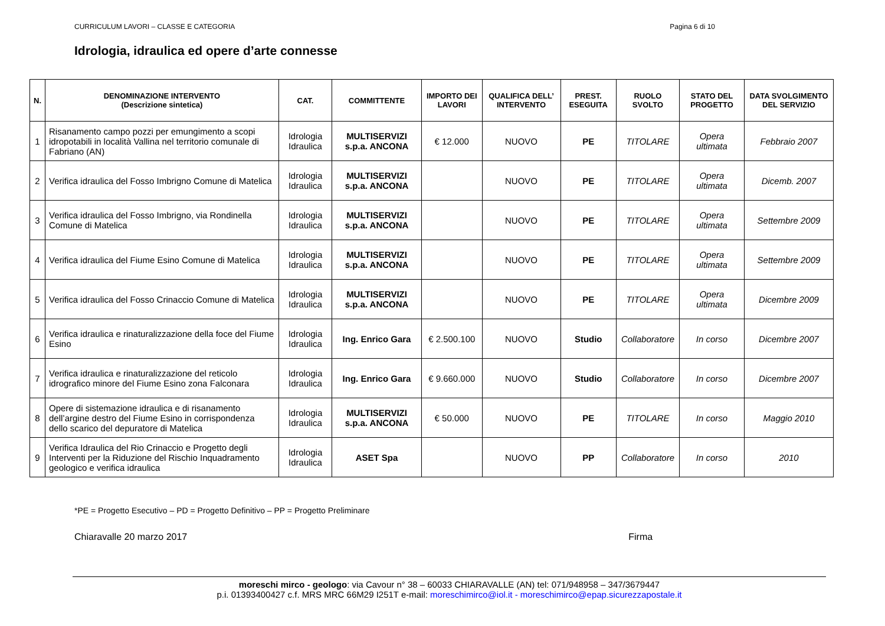CURRICULUM LAVORI – CLASSE E CATEGORIA Pagina 6 di 10
Idrologia, idraulica ed opere d’arte connesse
| N. | DENOMINAZIONE INTERVENTO (Descrizione sintetica) | CAT. | COMMITTENTE | IMPORTO DEI LAVORI | QUALIFICA DELL’ INTERVENTO | PREST. ESEGUITA | RUOLO SVOLTO | STATO DEL PROGETTO | DATA SVOLGIMENTO DEL SERVIZIO |
| --- | --- | --- | --- | --- | --- | --- | --- | --- | --- |
| 1 | Risanamento campo pozzi per emungimento a scopi idropotabili in località Vallina nel territorio comunale di Fabriano (AN) | Idrologia Idraulica | MULTISERVIZI s.p.a. ANCONA | € 12.000 | NUOVO | PE | TITOLARE | Opera ultimata | Febbraio 2007 |
| 2 | Verifica idraulica del Fosso Imbrigno Comune di Matelica | Idrologia Idraulica | MULTISERVIZI s.p.a. ANCONA | | NUOVO | PE | TITOLARE | Opera ultimata | Dicemb. 2007 |
| 3 | Verifica idraulica del Fosso Imbrigno, via Rondinella Comune di Matelica | Idrologia Idraulica | MULTISERVIZI s.p.a. ANCONA | | NUOVO | PE | TITOLARE | Opera ultimata | Settembre 2009 |
| 4 | Verifica idraulica del Fiume Esino Comune di Matelica | Idrologia Idraulica | MULTISERVIZI s.p.a. ANCONA | | NUOVO | PE | TITOLARE | Opera ultimata | Settembre 2009 |
| 5 | Verifica idraulica del Fosso Crinaccio Comune di Matelica | Idrologia Idraulica | MULTISERVIZI s.p.a. ANCONA | | NUOVO | PE | TITOLARE | Opera ultimata | Dicembre 2009 |
| 6 | Verifica idraulica e rinaturalizzazione della foce del Fiume Esino | Idrologia Idraulica | Ing. Enrico Gara | € 2.500.100 | NUOVO | Studio | Collaboratore | In corso | Dicembre 2007 |
| 7 | Verifica idraulica e rinaturalizzazione del reticolo idrografico minore del Fiume Esino zona Falconara | Idrologia Idraulica | Ing. Enrico Gara | € 9.660.000 | NUOVO | Studio | Collaboratore | In corso | Dicembre 2007 |
| 8 | Opere di sistemazione idraulica e di risanamento dell’argine destro del Fiume Esino in corrispondenza dello scarico del depuratore di Matelica | Idrologia Idraulica | MULTISERVIZI s.p.a. ANCONA | € 50.000 | NUOVO | PE | TITOLARE | In corso | Maggio 2010 |
| 9 | Verifica Idraulica del Rio Crinaccio e Progetto degli Interventi per la Riduzione del Rischio Inquadramento geologico e verifica idraulica | Idrologia Idraulica | ASET Spa | | NUOVO | PP | Collaboratore | In corso | 2010 |
*PE = Progetto Esecutivo – PD = Progetto Definitivo – PP = Progetto Preliminare
Chiaravalle 20 marzo 2017 Firma
moreschi mirco - geologo: via Cavour n° 38 – 60033 CHIARAVALLE (AN) tel: 071/948958 – 347/3679447
p.i. 01393400427 c.f. MRS MRC 66M29 I251T e-mail: moreschimirco@iol.it - moreschimirco@epap.sicurezzapostale.it